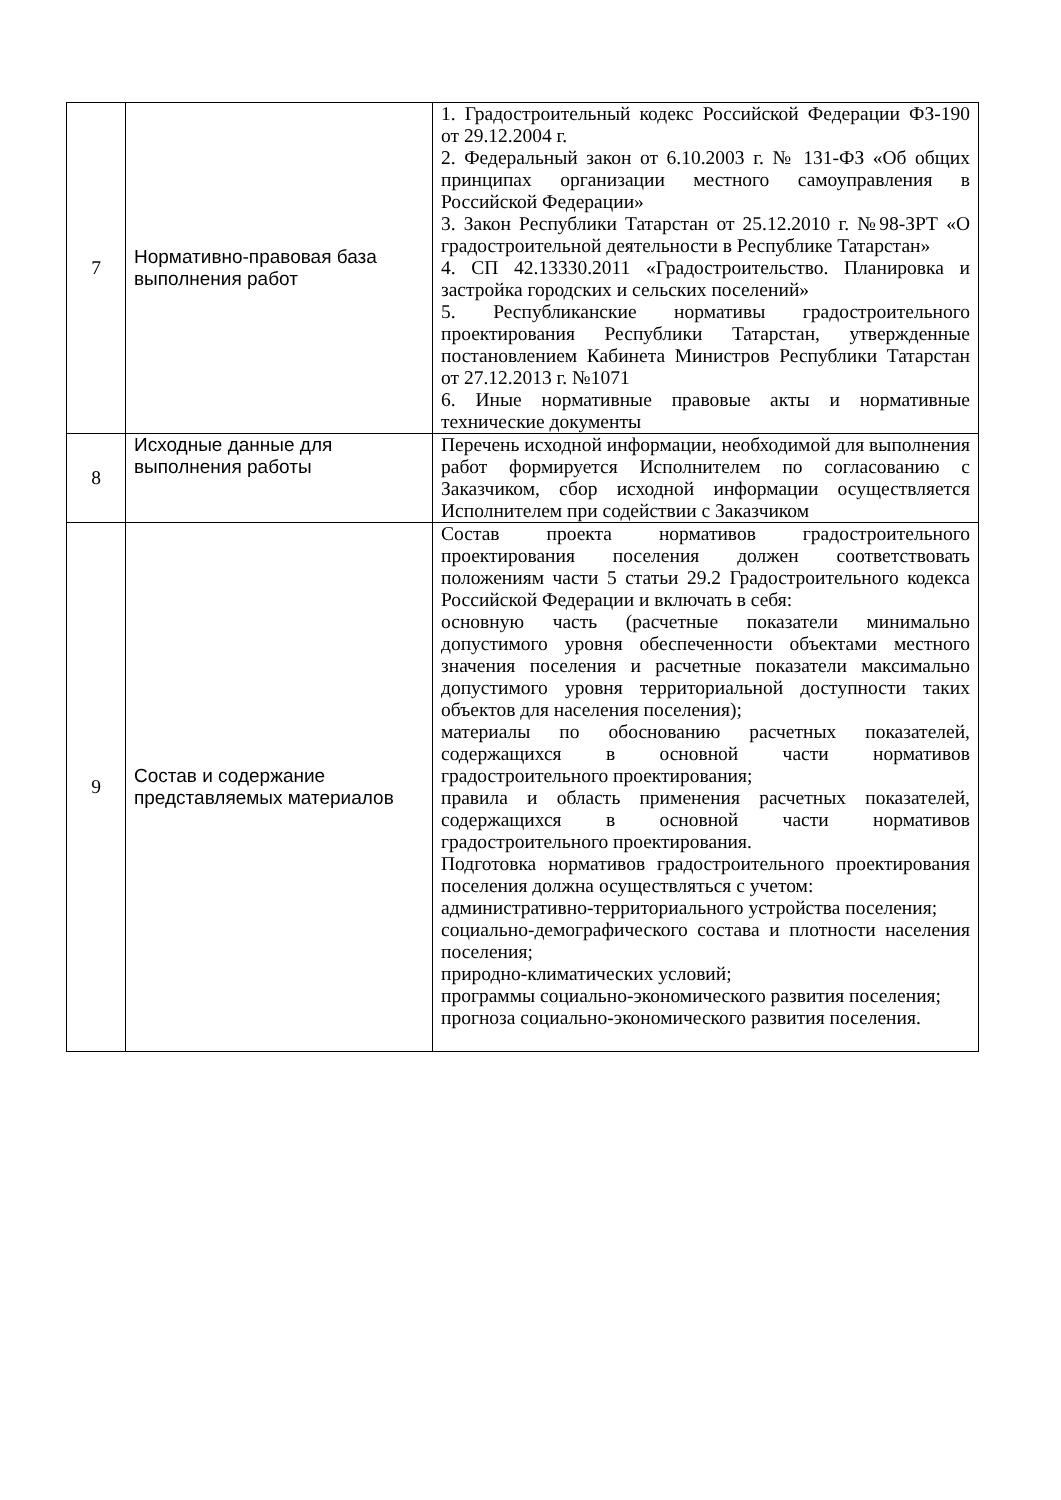| 7 | Нормативно-правовая база выполнения работ | 1. Градостроительный кодекс Российской Федерации ФЗ-190 от 29.12.2004 г. 2. Федеральный закон от 6.10.2003 г. № 131-ФЗ «Об общих принципах организации местного самоуправления в Российской Федерации» 3. Закон Республики Татарстан от 25.12.2010 г. №98-ЗРТ «О градостроительной деятельности в Республике Татарстан» 4. СП 42.13330.2011 «Градостроительство. Планировка и застройка городских и сельских поселений» 5. Республиканские нормативы градостроительного проектирования Республики Татарстан, утвержденные постановлением Кабинета Министров Республики Татарстан от 27.12.2013 г. №1071 6. Иные нормативные правовые акты и нормативные технические документы |
| 8 | Исходные данные для выполнения работы | Перечень исходной информации, необходимой для выполнения работ формируется Исполнителем по согласованию с Заказчиком, сбор исходной информации осуществляется Исполнителем при содействии с Заказчиком |
| 9 | Состав и содержание представляемых материалов | Состав проекта нормативов градостроительного проектирования поселения должен соответствовать положениям части 5 статьи 29.2 Градостроительного кодекса Российской Федерации и включать в себя: основную часть (расчетные показатели минимально допустимого уровня обеспеченности объектами местного значения поселения и расчетные показатели максимально допустимого уровня территориальной доступности таких объектов для населения поселения); материалы по обоснованию расчетных показателей, содержащихся в основной части нормативов градостроительного проектирования; правила и область применения расчетных показателей, содержащихся в основной части нормативов градостроительного проектирования. Подготовка нормативов градостроительного проектирования поселения должна осуществляться с учетом: административно-территориального устройства поселения; социально-демографического состава и плотности населения поселения; природно-климатических условий; программы социально-экономического развития поселения; прогноза социально-экономического развития поселения. |